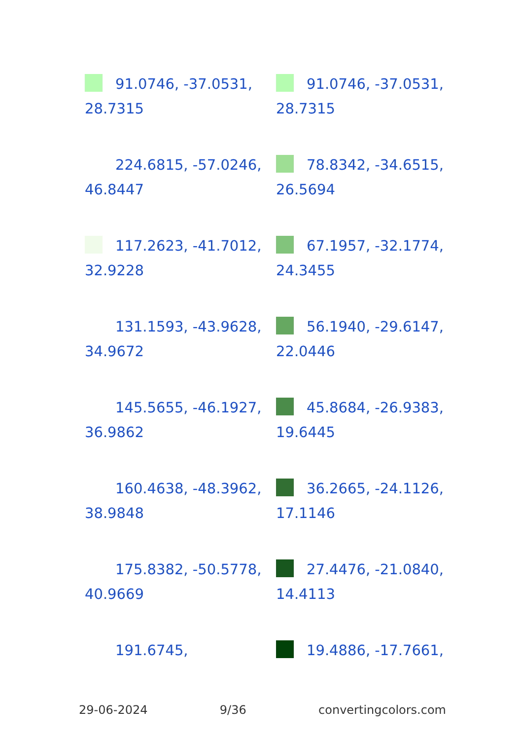91.0746, -37.0531, 28.7315
91.0746, -37.0531, 28.7315
224.6815, -57.0246, 46.8447
78.8342, -34.6515, 26.5694
117.2623, -41.7012, 32.9228
67.1957, -32.1774, 24.3455
131.1593, -43.9628, 34.9672
56.1940, -29.6147, 22.0446
145.5655, -46.1927, 36.9862
45.8684, -26.9383, 19.6445
160.4638, -48.3962, 38.9848
36.2665, -24.1126, 17.1146
175.8382, -50.5778, 40.9669
27.4476, -21.0840, 14.4113
191.6745,
19.4886, -17.7661,
29-06-2024 9/36 convertingcolors.com